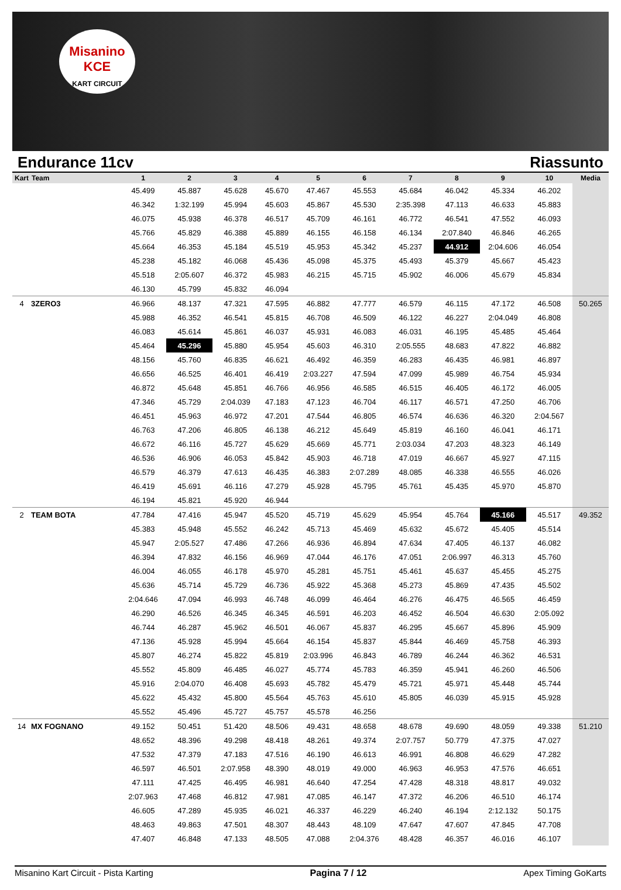Misanino
KCE
KART CIRCUIT
Endurance 11cv Riassunto
| Kart | Team | 1 | 2 | 3 | 4 | 5 | 6 | 7 | 8 | 9 | 10 | Media |
| --- | --- | --- | --- | --- | --- | --- | --- | --- | --- | --- | --- | --- |
| | | 45.499 | 45.887 | 45.628 | 45.670 | 47.467 | 45.553 | 45.684 | 46.042 | 45.334 | 46.202 | |
| | | 46.342 | 1:32.199 | 45.994 | 45.603 | 45.867 | 45.530 | 2:35.398 | 47.113 | 46.633 | 45.883 | |
| | | 46.075 | 45.938 | 46.378 | 46.517 | 45.709 | 46.161 | 46.772 | 46.541 | 47.552 | 46.093 | |
| | | 45.766 | 45.829 | 46.388 | 45.889 | 46.155 | 46.158 | 46.134 | 2:07.840 | 46.846 | 46.265 | |
| | | 45.664 | 46.353 | 45.184 | 45.519 | 45.953 | 45.342 | 45.237 | 44.912 | 2:04.606 | 46.054 | |
| | | 45.238 | 45.182 | 46.068 | 45.436 | 45.098 | 45.375 | 45.493 | 45.379 | 45.667 | 45.423 | |
| | | 45.518 | 2:05.607 | 46.372 | 45.983 | 46.215 | 45.715 | 45.902 | 46.006 | 45.679 | 45.834 | |
| | | 46.130 | 45.799 | 45.832 | 46.094 | | | | | | | |
| 4 | 3ZERO3 | 46.966 | 48.137 | 47.321 | 47.595 | 46.882 | 47.777 | 46.579 | 46.115 | 47.172 | 46.508 | 50.265 |
| | | 45.988 | 46.352 | 46.541 | 45.815 | 46.708 | 46.509 | 46.122 | 46.227 | 2:04.049 | 46.808 | |
| | | 46.083 | 45.614 | 45.861 | 46.037 | 45.931 | 46.083 | 46.031 | 46.195 | 45.485 | 45.464 | |
| | | 45.464 | 45.296 | 45.880 | 45.954 | 45.603 | 46.310 | 2:05.555 | 48.683 | 47.822 | 46.882 | |
| | | 48.156 | 45.760 | 46.835 | 46.621 | 46.492 | 46.359 | 46.283 | 46.435 | 46.981 | 46.897 | |
| | | 46.656 | 46.525 | 46.401 | 46.419 | 2:03.227 | 47.594 | 47.099 | 45.989 | 46.754 | 45.934 | |
| | | 46.872 | 45.648 | 45.851 | 46.766 | 46.956 | 46.585 | 46.515 | 46.405 | 46.172 | 46.005 | |
| | | 47.346 | 45.729 | 2:04.039 | 47.183 | 47.123 | 46.704 | 46.117 | 46.571 | 47.250 | 46.706 | |
| | | 46.451 | 45.963 | 46.972 | 47.201 | 47.544 | 46.805 | 46.574 | 46.636 | 46.320 | 2:04.567 | |
| | | 46.763 | 47.206 | 46.805 | 46.138 | 46.212 | 45.649 | 45.819 | 46.160 | 46.041 | 46.171 | |
| | | 46.672 | 46.116 | 45.727 | 45.629 | 45.669 | 45.771 | 2:03.034 | 47.203 | 48.323 | 46.149 | |
| | | 46.536 | 46.906 | 46.053 | 45.842 | 45.903 | 46.718 | 47.019 | 46.667 | 45.927 | 47.115 | |
| | | 46.579 | 46.379 | 47.613 | 46.435 | 46.383 | 2:07.289 | 48.085 | 46.338 | 46.555 | 46.026 | |
| | | 46.419 | 45.691 | 46.116 | 47.279 | 45.928 | 45.795 | 45.761 | 45.435 | 45.970 | 45.870 | |
| | | 46.194 | 45.821 | 45.920 | 46.944 | | | | | | | |
| 2 | TEAM BOTA | 47.784 | 47.416 | 45.947 | 45.520 | 45.719 | 45.629 | 45.954 | 45.764 | 45.166 | 45.517 | 49.352 |
| | | 45.383 | 45.948 | 45.552 | 46.242 | 45.713 | 45.469 | 45.632 | 45.672 | 45.405 | 45.514 | |
| | | 45.947 | 2:05.527 | 47.486 | 47.266 | 46.936 | 46.894 | 47.634 | 47.405 | 46.137 | 46.082 | |
| | | 46.394 | 47.832 | 46.156 | 46.969 | 47.044 | 46.176 | 47.051 | 2:06.997 | 46.313 | 45.760 | |
| | | 46.004 | 46.055 | 46.178 | 45.970 | 45.281 | 45.751 | 45.461 | 45.637 | 45.455 | 45.275 | |
| | | 45.636 | 45.714 | 45.729 | 46.736 | 45.922 | 45.368 | 45.273 | 45.869 | 47.435 | 45.502 | |
| | | 2:04.646 | 47.094 | 46.993 | 46.748 | 46.099 | 46.464 | 46.276 | 46.475 | 46.565 | 46.459 | |
| | | 46.290 | 46.526 | 46.345 | 46.345 | 46.591 | 46.203 | 46.452 | 46.504 | 46.630 | 2:05.092 | |
| | | 46.744 | 46.287 | 45.962 | 46.501 | 46.067 | 45.837 | 46.295 | 45.667 | 45.896 | 45.909 | |
| | | 47.136 | 45.928 | 45.994 | 45.664 | 46.154 | 45.837 | 45.844 | 46.469 | 45.758 | 46.393 | |
| | | 45.807 | 46.274 | 45.822 | 45.819 | 2:03.996 | 46.843 | 46.789 | 46.244 | 46.362 | 46.531 | |
| | | 45.552 | 45.809 | 46.485 | 46.027 | 45.774 | 45.783 | 46.359 | 45.941 | 46.260 | 46.506 | |
| | | 45.916 | 2:04.070 | 46.408 | 45.693 | 45.782 | 45.479 | 45.721 | 45.971 | 45.448 | 45.744 | |
| | | 45.622 | 45.432 | 45.800 | 45.564 | 45.763 | 45.610 | 45.805 | 46.039 | 45.915 | 45.928 | |
| | | 45.552 | 45.496 | 45.727 | 45.757 | 45.578 | 46.256 | | | | | |
| 14 | MX FOGNANO | 49.152 | 50.451 | 51.420 | 48.506 | 49.431 | 48.658 | 48.678 | 49.690 | 48.059 | 49.338 | 51.210 |
| | | 48.652 | 48.396 | 49.298 | 48.418 | 48.261 | 49.374 | 2:07.757 | 50.779 | 47.375 | 47.027 | |
| | | 47.532 | 47.379 | 47.183 | 47.516 | 46.190 | 46.613 | 46.991 | 46.808 | 46.629 | 47.282 | |
| | | 46.597 | 46.501 | 2:07.958 | 48.390 | 48.019 | 49.000 | 46.963 | 46.953 | 47.576 | 46.651 | |
| | | 47.111 | 47.425 | 46.495 | 46.981 | 46.640 | 47.254 | 47.428 | 48.318 | 48.817 | 49.032 | |
| | | 2:07.963 | 47.468 | 46.812 | 47.981 | 47.085 | 46.147 | 47.372 | 46.206 | 46.510 | 46.174 | |
| | | 46.605 | 47.289 | 45.935 | 46.021 | 46.337 | 46.229 | 46.240 | 46.194 | 2:12.132 | 50.175 | |
| | | 48.463 | 49.863 | 47.501 | 48.307 | 48.443 | 48.109 | 47.647 | 47.607 | 47.845 | 47.708 | |
| | | 47.407 | 46.848 | 47.133 | 48.505 | 47.088 | 2:04.376 | 48.428 | 46.357 | 46.016 | 46.107 | |
Misanino Kart Circuit - Pista Karting Pagina 7 / 12 Apex Timing GoKarts